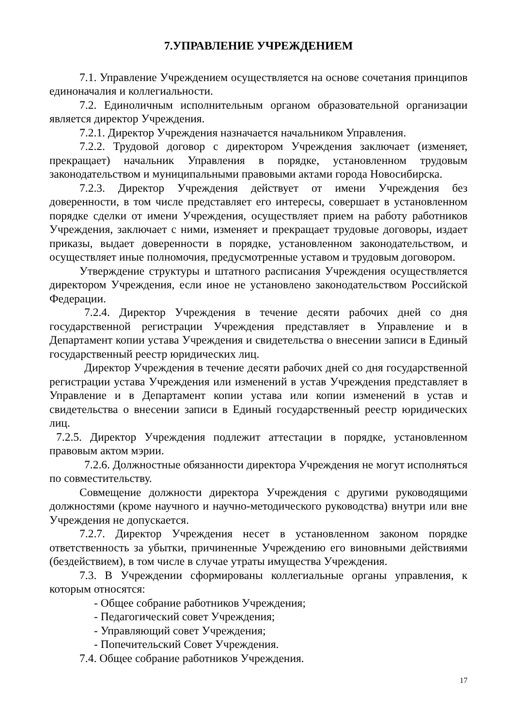7.УПРАВЛЕНИЕ УЧРЕЖДЕНИЕМ
7.1. Управление Учреждением осуществляется на основе сочетания принципов единоначалия и коллегиальности.
7.2. Единоличным исполнительным органом образовательной организации является директор Учреждения.
7.2.1. Директор Учреждения назначается начальником Управления.
7.2.2. Трудовой договор с директором Учреждения заключает (изменяет, прекращает) начальник Управления в порядке, установленном трудовым законодательством и муниципальными правовыми актами города Новосибирска.
7.2.3. Директор Учреждения действует от имени Учреждения без доверенности, в том числе представляет его интересы, совершает в установленном порядке сделки от имени Учреждения, осуществляет прием на работу работников Учреждения, заключает с ними, изменяет и прекращает трудовые договоры, издает приказы, выдает доверенности в порядке, установленном законодательством, и осуществляет иные полномочия, предусмотренные уставом и трудовым договором.
Утверждение структуры и штатного расписания Учреждения осуществляется директором Учреждения, если иное не установлено законодательством Российской Федерации.
7.2.4. Директор Учреждения в течение десяти рабочих дней со дня государственной регистрации Учреждения представляет в Управление и в Департамент копии устава Учреждения и свидетельства о внесении записи в Единый государственный реестр юридических лиц.
Директор Учреждения в течение десяти рабочих дней со дня государственной регистрации устава Учреждения или изменений в устав Учреждения представляет в Управление и в Департамент копии устава или копии изменений в устав и свидетельства о внесении записи в Единый государственный реестр юридических лиц.
7.2.5. Директор Учреждения подлежит аттестации в порядке, установленном правовым актом мэрии.
7.2.6. Должностные обязанности директора Учреждения не могут исполняться по совместительству.
Совмещение должности директора Учреждения с другими руководящими должностями (кроме научного и научно-методического руководства) внутри или вне Учреждения не допускается.
7.2.7. Директор Учреждения несет в установленном законом порядке ответственность за убытки, причиненные Учреждению его виновными действиями (бездействием), в том числе в случае утраты имущества Учреждения.
7.3. В Учреждении сформированы коллегиальные органы управления, к которым относятся:
- Общее собрание работников Учреждения;
- Педагогический совет Учреждения;
- Управляющий совет Учреждения;
- Попечительский Совет Учреждения.
7.4. Общее собрание работников Учреждения.
17